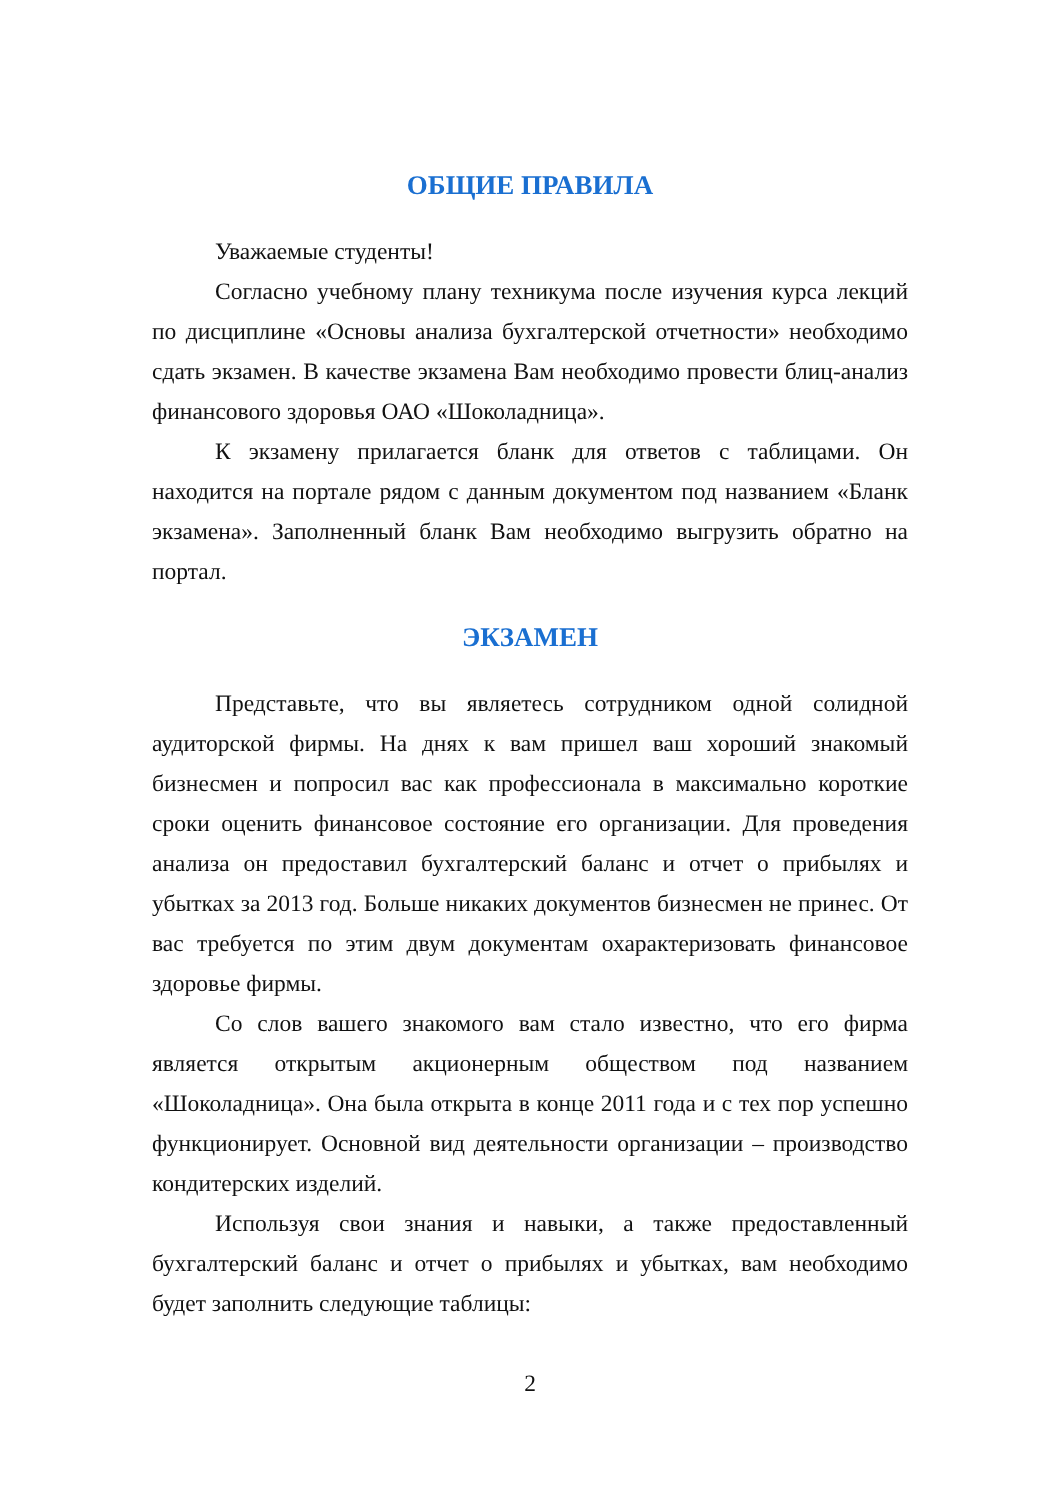ОБЩИЕ ПРАВИЛА
Уважаемые студенты!
Согласно учебному плану техникума после изучения курса лекций по дисциплине «Основы анализа бухгалтерской отчетности» необходимо сдать экзамен. В качестве экзамена Вам необходимо провести блиц-анализ финансового здоровья ОАО «Шоколадница».
К экзамену прилагается бланк для ответов с таблицами. Он находится на портале рядом с данным документом под названием «Бланк экзамена». Заполненный бланк Вам необходимо выгрузить обратно на портал.
ЭКЗАМЕН
Представьте, что вы являетесь сотрудником одной солидной аудиторской фирмы. На днях к вам пришел ваш хороший знакомый бизнесмен и попросил вас как профессионала в максимально короткие сроки оценить финансовое состояние его организации. Для проведения анализа он предоставил бухгалтерский баланс и отчет о прибылях и убытках за 2013 год. Больше никаких документов бизнесмен не принес. От вас требуется по этим двум документам охарактеризовать финансовое здоровье фирмы.
Со слов вашего знакомого вам стало известно, что его фирма является открытым акционерным обществом под названием «Шоколадница». Она была открыта в конце 2011 года и с тех пор успешно функционирует. Основной вид деятельности организации – производство кондитерских изделий.
Используя свои знания и навыки, а также предоставленный бухгалтерский баланс и отчет о прибылях и убытках, вам необходимо будет заполнить следующие таблицы:
2